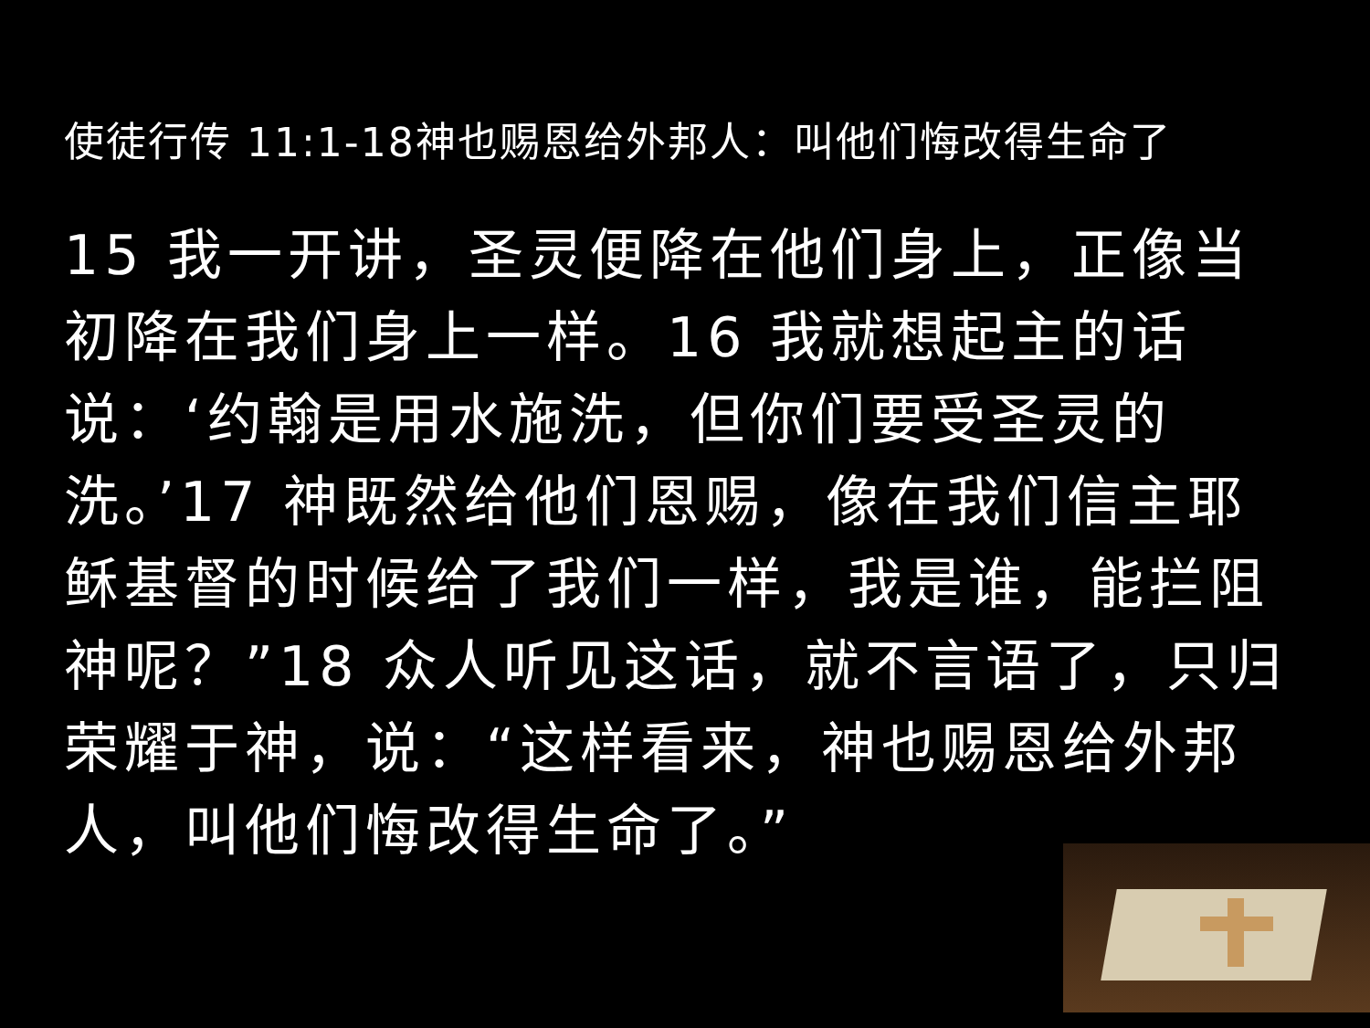使徒行传 11:1-18神也赐恩给外邦人：叫他们悔改得生命了
15 我一开讲，圣灵便降在他们身上，正像当初降在我们身上一样。16 我就想起主的话说：‘约翰是用水施洗，但你们要受圣灵的洗。’17 神既然给他们恩赐，像在我们信主耶稣基督的时候给了我们一样，我是谁，能拦阻神呢？”18 众人听见这话，就不言语了，只归荣耀于神，说：“这样看来，神也赐恩给外邦人，叫他们悔改得生命了。”